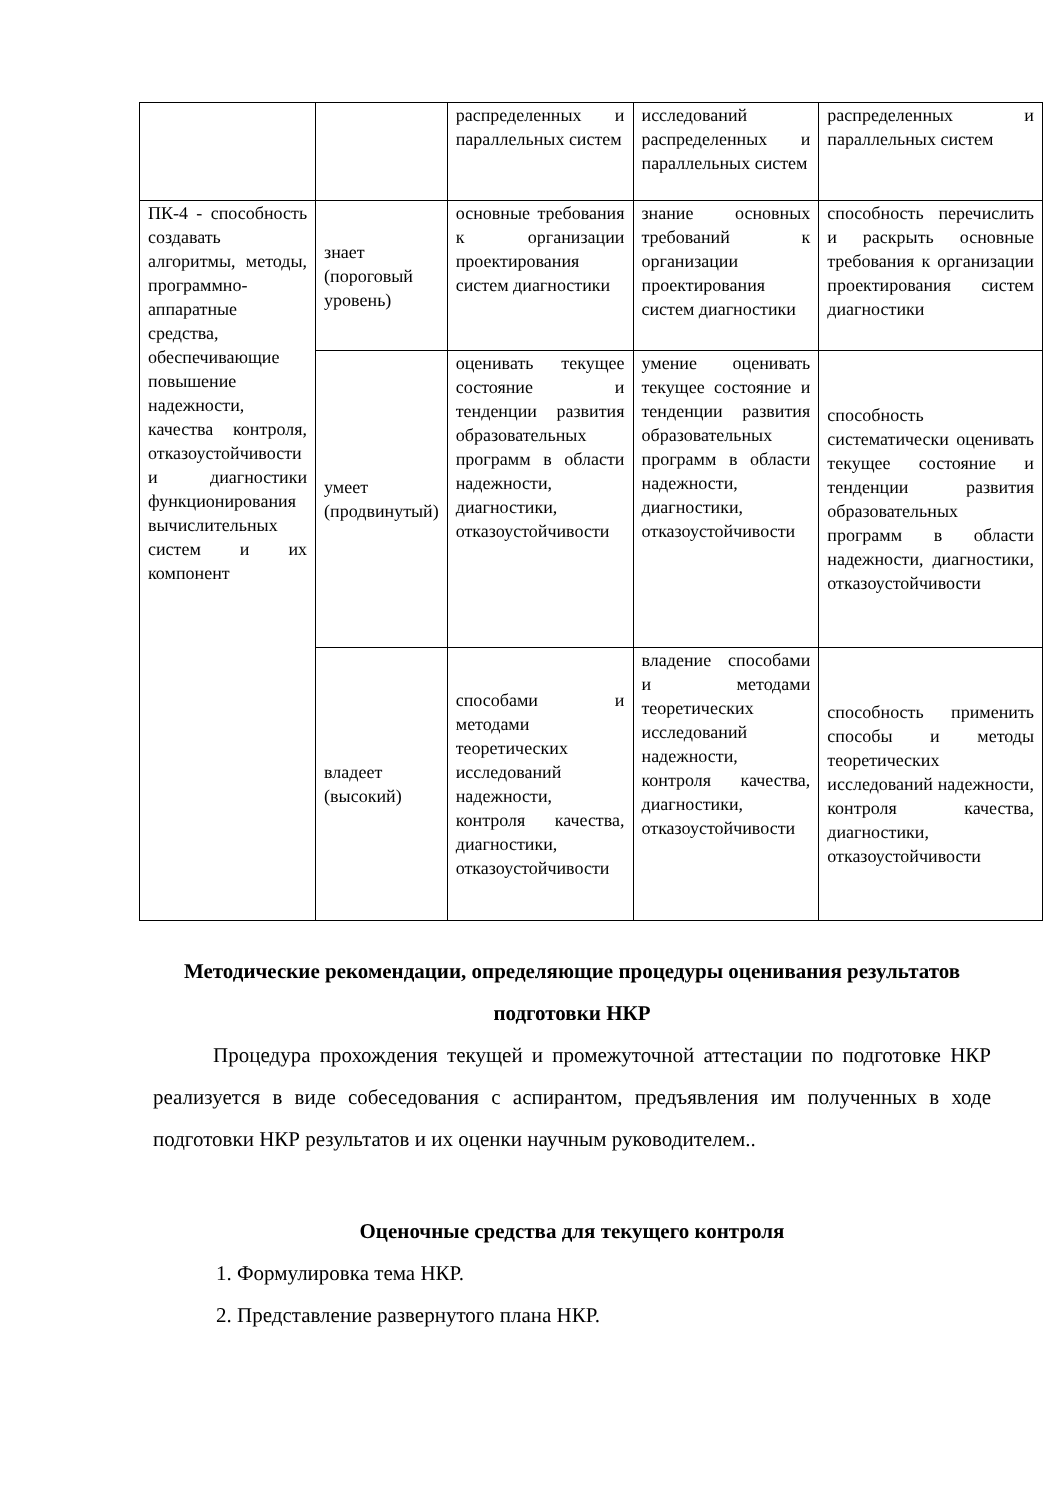| | | распределенных и параллельных систем | исследований распределенных и параллельных систем | распределенных и параллельных систем |
| ПК-4 - способность создавать алгоритмы, методы, программно-аппаратные средства, обеспечивающие повышение надежности, качества контроля, отказоустойчивости и диагностики функционирования вычислительных систем и их компонент | знает (пороговый уровень) | основные требования к организации проектирования систем диагностики | знание основных требований к организации проектирования систем диагностики | способность перечислить и раскрыть основные требования к организации проектирования систем диагностики |
| | умеет (продвинутый) | оценивать текущее состояние и тенденции развития образовательных программ в области надежности, диагностики, отказоустойчивости | умение оценивать текущее состояние и тенденции развития образовательных программ в области надежности, диагностики, отказоустойчивости | способность систематически оценивать текущее состояние и тенденции развития образовательных программ в области надежности, диагностики, отказоустойчивости |
| | владеет (высокий) | способами и методами теоретических исследований надежности, контроля качества, диагностики, отказоустойчивости | владение способами и методами теоретических исследований надежности, контроля качества, диагностики, отказоустойчивости | способность применить способы и методы теоретических исследований надежности, контроля качества, диагностики, отказоустойчивости |
Методические рекомендации, определяющие процедуры оценивания результатов подготовки НКР
Процедура прохождения текущей и промежуточной аттестации по подготовке НКР реализуется в виде собеседования с аспирантом, предъявления им полученных в ходе подготовки НКР результатов и их оценки научным руководителем..
Оценочные средства для текущего контроля
1. Формулировка тема НКР.
2. Представление развернутого плана НКР.